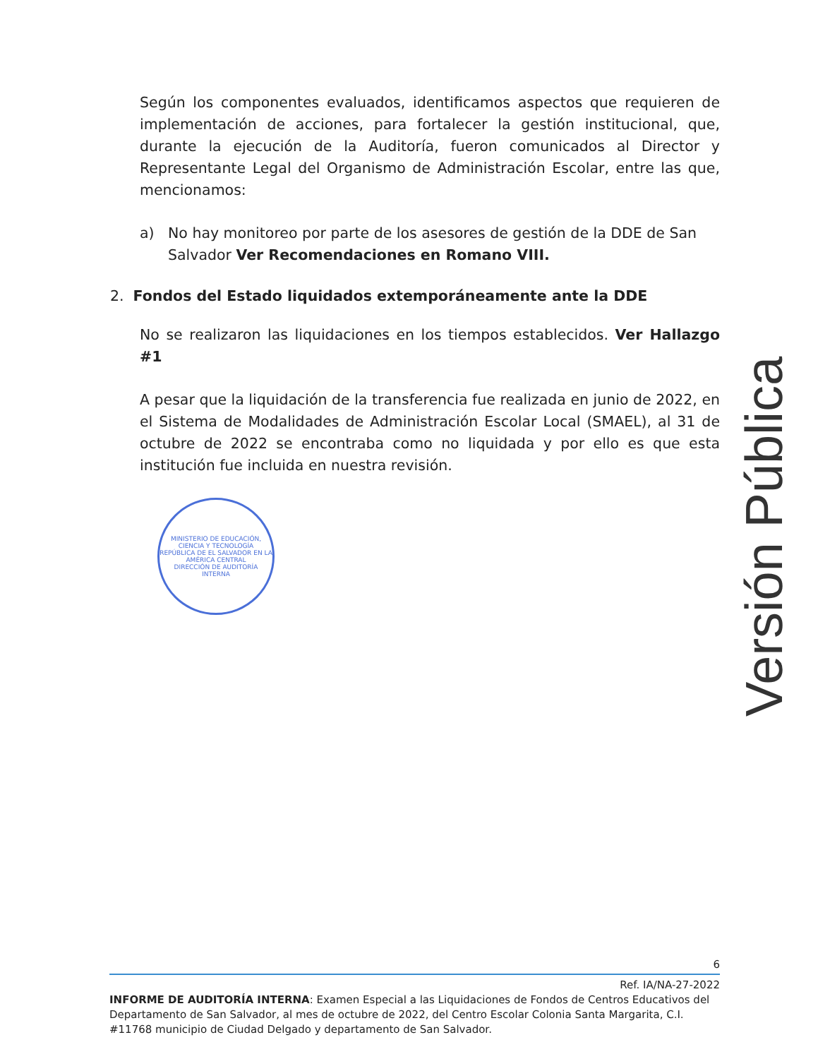Según los componentes evaluados, identificamos aspectos que requieren de implementación de acciones, para fortalecer la gestión institucional, que, durante la ejecución de la Auditoría, fueron comunicados al Director y Representante Legal del Organismo de Administración Escolar, entre las que, mencionamos:
a) No hay monitoreo por parte de los asesores de gestión de la DDE de San Salvador Ver Recomendaciones en Romano VIII.
2. Fondos del Estado liquidados extemporáneamente ante la DDE
No se realizaron las liquidaciones en los tiempos establecidos. Ver Hallazgo #1
A pesar que la liquidación de la transferencia fue realizada en junio de 2022, en el Sistema de Modalidades de Administración Escolar Local (SMAEL), al 31 de octubre de 2022 se encontraba como no liquidada y por ello es que esta institución fue incluida en nuestra revisión.
MINISTERIO DE EDUCACIÓN, CIENCIA Y TECNOLOGÍA
REPÚBLICA DE EL SALVADOR EN LA AMÉRICA CENTRAL
DIRECCIÓN DE AUDITORÍA INTERNA
Versión Pública
6
Ref. IA/NA-27-2022
INFORME DE AUDITORÍA INTERNA: Examen Especial a las Liquidaciones de Fondos de Centros Educativos del Departamento de San Salvador, al mes de octubre de 2022, del Centro Escolar Colonia Santa Margarita, C.I. #11768 municipio de Ciudad Delgado y departamento de San Salvador.